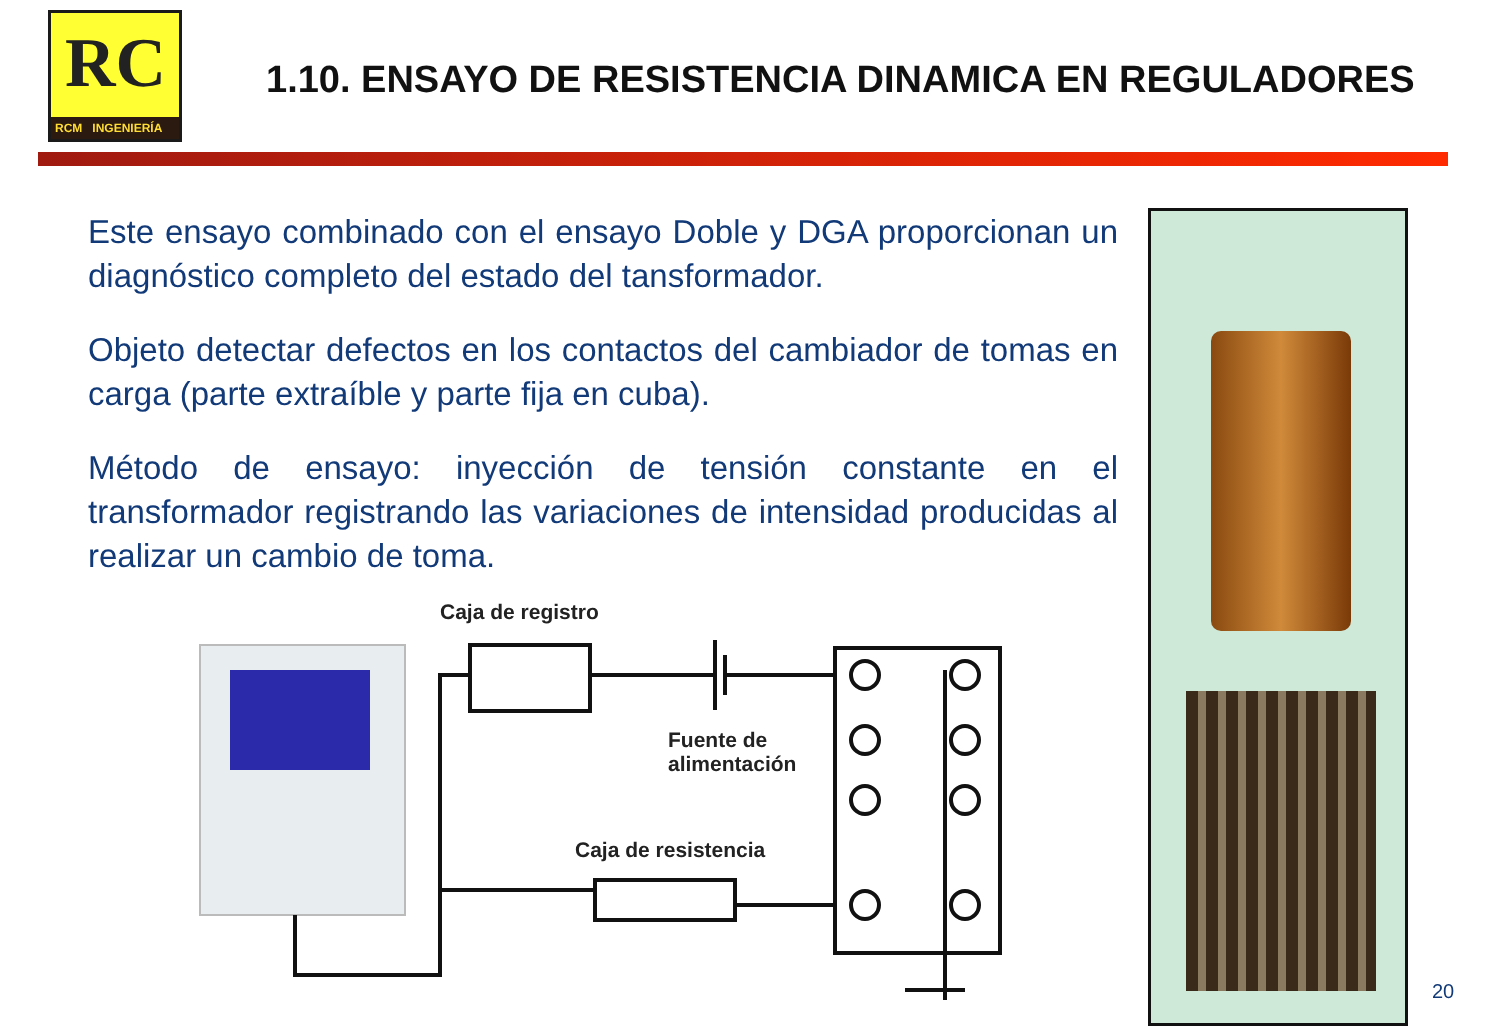RC
RCM INGENIERÍA
1.10. ENSAYO DE RESISTENCIA DINAMICA EN REGULADORES
Este ensayo combinado con el ensayo Doble y DGA proporcionan un diagnóstico completo del estado del tansformador.
Objeto detectar defectos en los contactos del cambiador de tomas en carga (parte extraíble y parte fija en cuba).
Método de ensayo: inyección de tensión constante en el transformador registrando las variaciones de intensidad producidas al realizar un cambio de toma.
Caja de registro
Fuente de
alimentación
Caja de resistencia
20